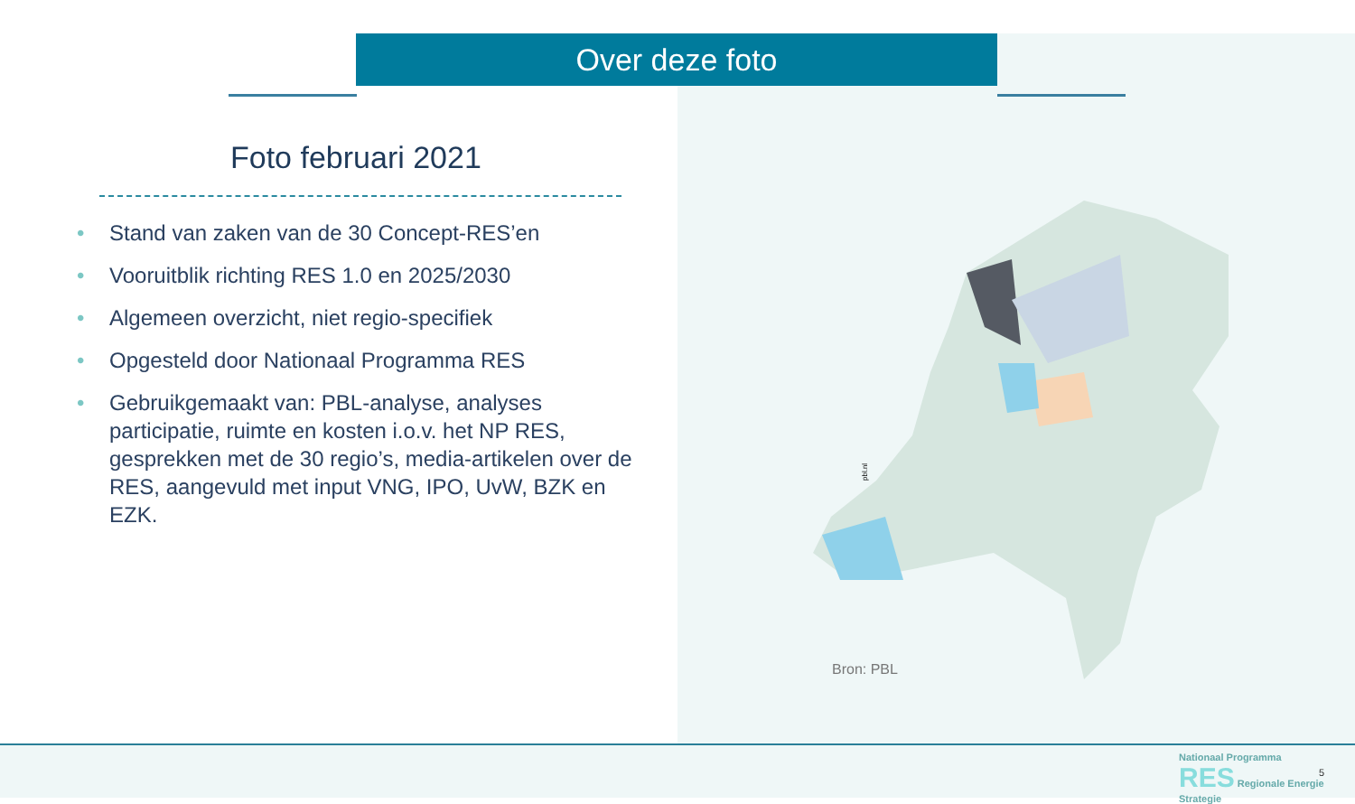Over deze foto
Foto februari 2021
• Stand van zaken van de 30 Concept-RES’en
• Vooruitblik richting RES 1.0 en 2025/2030
• Algemeen overzicht, niet regio-specifiek
• Opgesteld door Nationaal Programma RES
• Gebruikgemaakt van: PBL-analyse, analyses participatie, ruimte en kosten i.o.v. het NP RES, gesprekken met de 30 regio’s, media-artikelen over de RES, aangevuld met input VNG, IPO, UvW, BZK en EZK.
pbl.nl
Bron: PBL
Nationaal Programma
RES Regionale Energie Strategie
5